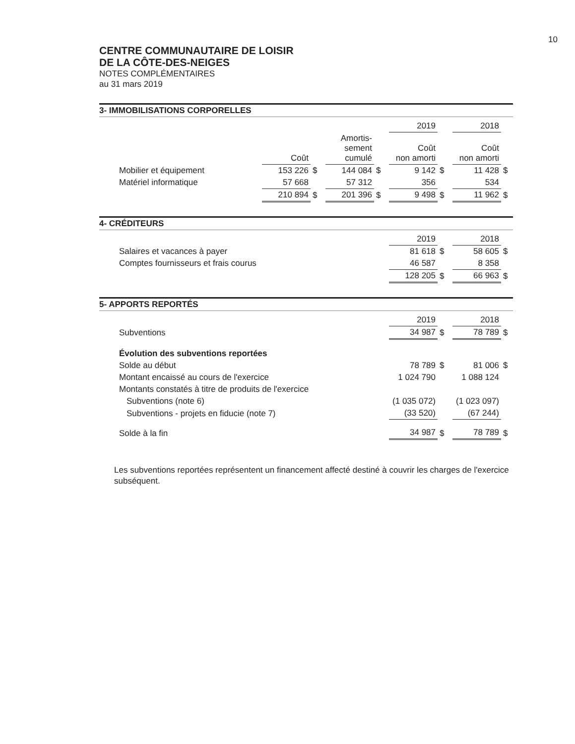10
CENTRE COMMUNAUTAIRE DE LOISIR
DE LA CÔTE-DES-NEIGES
NOTES COMPLÉMENTAIRES
au 31 mars 2019
3- IMMOBILISATIONS CORPORELLES
| | | | | | 2019 | | 2018 | |
| --- | --- | --- | --- | --- | --- | --- | --- | --- |
| | Coût | | Amortis- sement cumulé | | Coût non amorti | | Coût non amorti | |
| Mobilier et équipement | 153 226 | $ | 144 084 | $ | 9 142 | $ | 11 428 | $ |
| Matériel informatique | 57 668 | | 57 312 | | 356 | | 534 | |
| | 210 894 | $ | 201 396 | $ | 9 498 | $ | 11 962 | $ |
4- CRÉDITEURS
| | 2019 | | 2018 | |
| --- | --- | --- | --- | --- |
| Salaires et vacances à payer | 81 618 | $ | 58 605 | $ |
| Comptes fournisseurs et frais courus | 46 587 | | 8 358 | |
| | 128 205 | $ | 66 963 | $ |
5- APPORTS REPORTÉS
| | 2019 | | 2018 | |
| --- | --- | --- | --- | --- |
| Subventions | 34 987 | $ | 78 789 | $ |
| Évolution des subventions reportées | | | | |
| Solde au début | 78 789 | $ | 81 006 | $ |
| Montant encaissé au cours de l'exercice | 1 024 790 | | 1 088 124 | |
| Montants constatés à titre de produits de l'exercice | | | | |
| Subventions (note 6) | (1 035 072) | | (1 023 097) | |
| Subventions - projets en fiducie (note 7) | (33 520) | | (67 244) | |
| Solde à la fin | 34 987 | $ | 78 789 | $ |
Les subventions reportées représentent un financement affecté destiné à couvrir les charges de l'exercice subséquent.